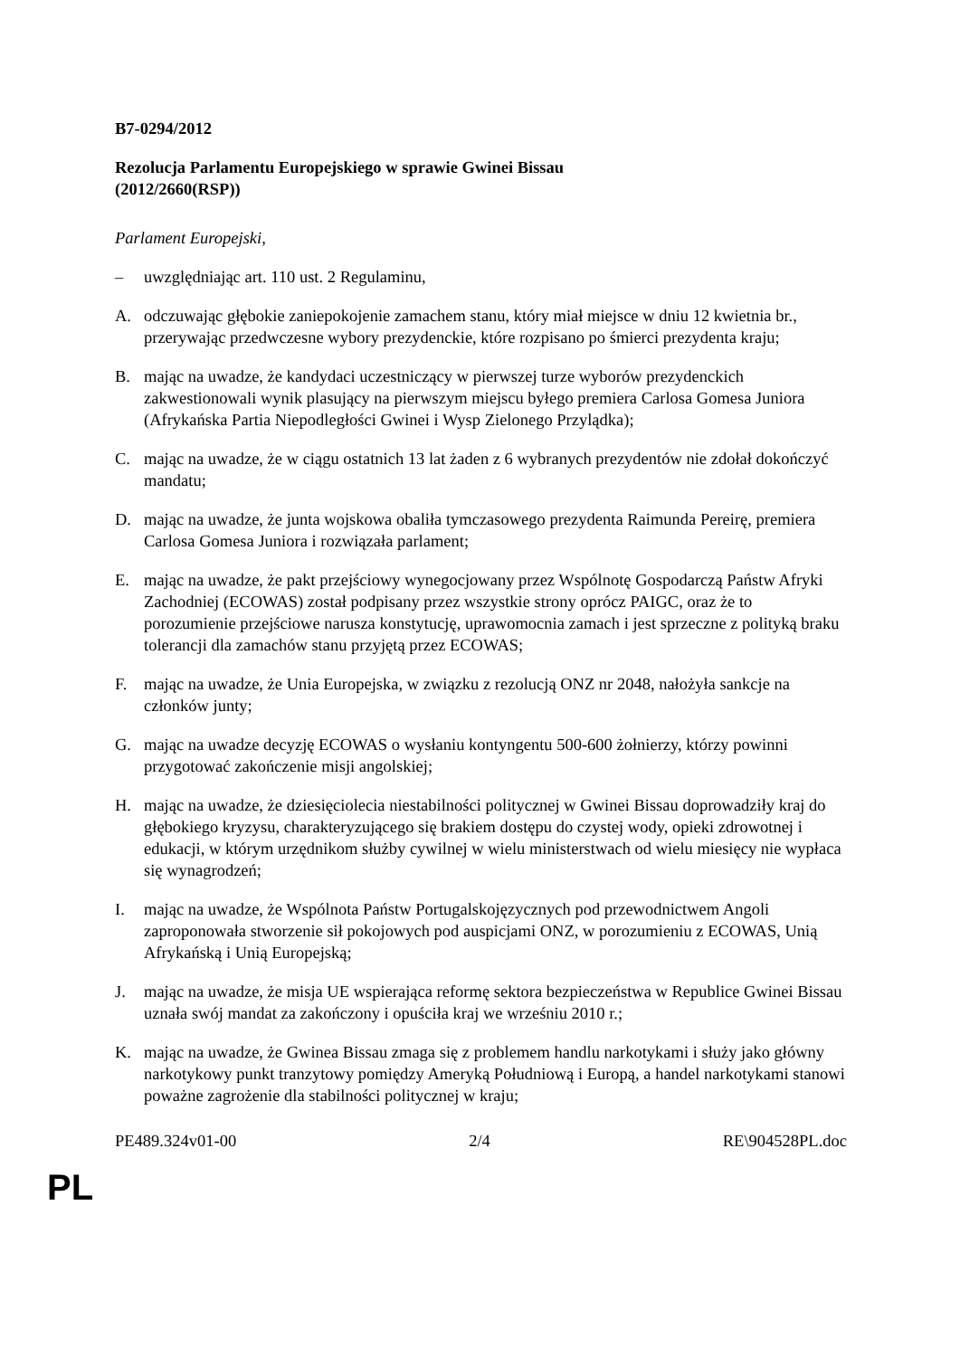B7-0294/2012
Rezolucja Parlamentu Europejskiego w sprawie Gwinei Bissau
(2012/2660(RSP))
Parlament Europejski,
– uwzględniając art. 110 ust. 2 Regulaminu,
A. odczuwając głębokie zaniepokojenie zamachem stanu, który miał miejsce w dniu 12 kwietnia br., przerywając przedwczesne wybory prezydenckie, które rozpisano po śmierci prezydenta kraju;
B. mając na uwadze, że kandydaci uczestniczący w pierwszej turze wyborów prezydenckich zakwestionowali wynik plasujący na pierwszym miejscu byłego premiera Carlosa Gomesa Juniora (Afrykańska Partia Niepodległości Gwinei i Wysp Zielonego Przylądka);
C. mając na uwadze, że w ciągu ostatnich 13 lat żaden z 6 wybranych prezydentów nie zdołał dokończyć mandatu;
D. mając na uwadze, że junta wojskowa obaliła tymczasowego prezydenta Raimunda Pereirę, premiera Carlosa Gomesa Juniora i rozwiązała parlament;
E. mając na uwadze, że pakt przejściowy wynegocjowany przez Wspólnotę Gospodarczą Państw Afryki Zachodniej (ECOWAS) został podpisany przez wszystkie strony oprócz PAIGC, oraz że to porozumienie przejściowe narusza konstytucję, uprawomocnia zamach i jest sprzeczne z polityką braku tolerancji dla zamachów stanu przyjętą przez ECOWAS;
F. mając na uwadze, że Unia Europejska, w związku z rezolucją ONZ nr 2048, nałożyła sankcje na członków junty;
G. mając na uwadze decyzję ECOWAS o wysłaniu kontyngentu 500-600 żołnierzy, którzy powinni przygotować zakończenie misji angolskiej;
H. mając na uwadze, że dziesięciolecia niestabilności politycznej w Gwinei Bissau doprowadziły kraj do głębokiego kryzysu, charakteryzującego się brakiem dostępu do czystej wody, opieki zdrowotnej i edukacji, w którym urzędnikom służby cywilnej w wielu ministerstwach od wielu miesięcy nie wypłaca się wynagrodzeń;
I. mając na uwadze, że Wspólnota Państw Portugalskojęzycznych pod przewodnictwem Angoli zaproponowała stworzenie sił pokojowych pod auspicjami ONZ, w porozumieniu z ECOWAS, Unią Afrykańską i Unią Europejską;
J. mając na uwadze, że misja UE wspierająca reformę sektora bezpieczeństwa w Republice Gwinei Bissau uznała swój mandat za zakończony i opuściła kraj we wrześniu 2010 r.;
K. mając na uwadze, że Gwinea Bissau zmaga się z problemem handlu narkotykami i służy jako główny narkotykowy punkt tranzytowy pomiędzy Ameryką Południową i Europą, a handel narkotykami stanowi poważne zagrożenie dla stabilności politycznej w kraju;
PE489.324v01-00 2/4 RE\904528PL.doc
PL